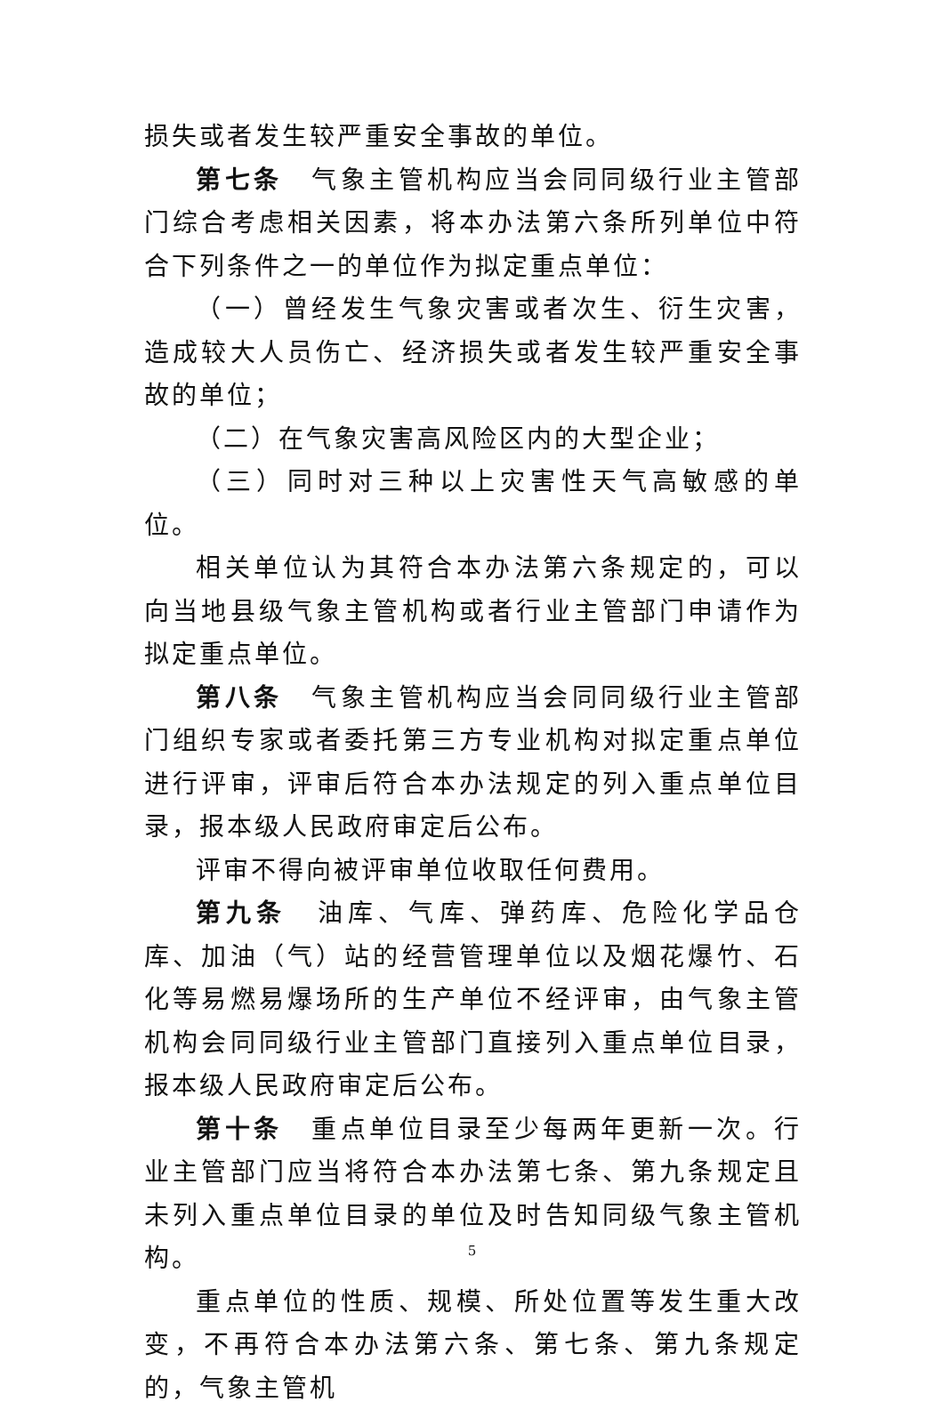损失或者发生较严重安全事故的单位。
第七条　气象主管机构应当会同同级行业主管部门综合考虑相关因素，将本办法第六条所列单位中符合下列条件之一的单位作为拟定重点单位：
（一）曾经发生气象灾害或者次生、衍生灾害，造成较大人员伤亡、经济损失或者发生较严重安全事故的单位；
（二）在气象灾害高风险区内的大型企业；
（三）同时对三种以上灾害性天气高敏感的单位。
相关单位认为其符合本办法第六条规定的，可以向当地县级气象主管机构或者行业主管部门申请作为拟定重点单位。
第八条　气象主管机构应当会同同级行业主管部门组织专家或者委托第三方专业机构对拟定重点单位进行评审，评审后符合本办法规定的列入重点单位目录，报本级人民政府审定后公布。
评审不得向被评审单位收取任何费用。
第九条　油库、气库、弹药库、危险化学品仓库、加油（气）站的经营管理单位以及烟花爆竹、石化等易燃易爆场所的生产单位不经评审，由气象主管机构会同同级行业主管部门直接列入重点单位目录，报本级人民政府审定后公布。
第十条　重点单位目录至少每两年更新一次。行业主管部门应当将符合本办法第七条、第九条规定且未列入重点单位目录的单位及时告知同级气象主管机构。
重点单位的性质、规模、所处位置等发生重大改变，不再符合本办法第六条、第七条、第九条规定的，气象主管机
5